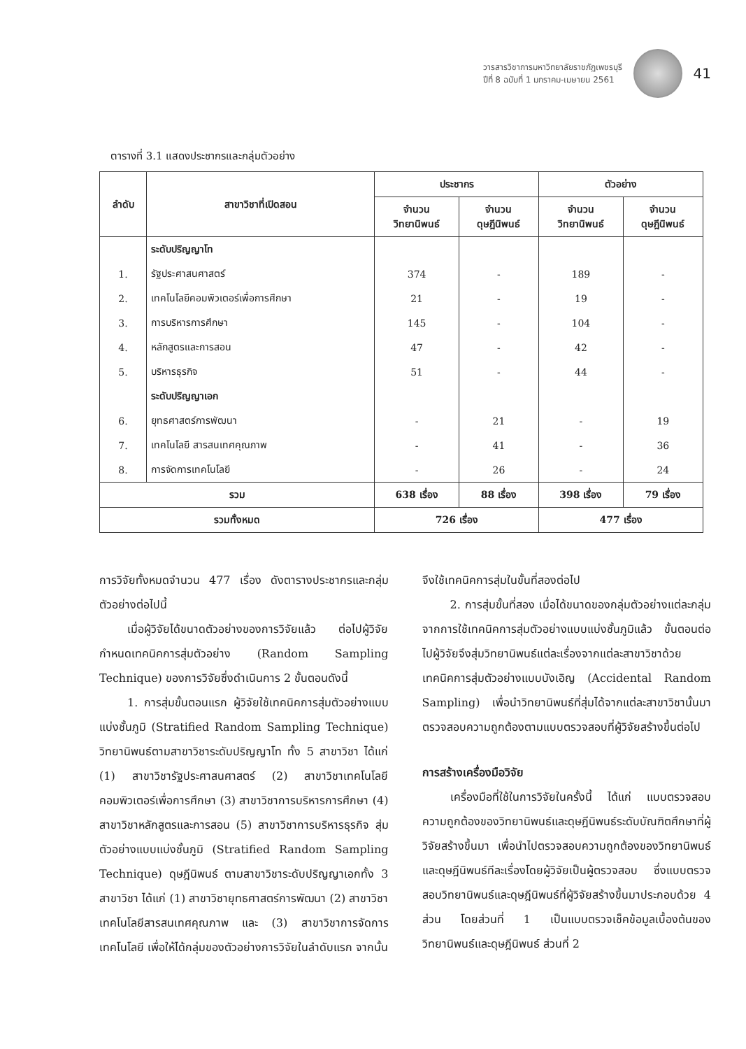วารสารวิชาการมหาวิทยาลัยราชภัฏเพชรบุรี
ปีที่ 8 ฉบับที่ 1 มกราคม-เมษายน 2561
41
ตารางที่ 3.1 แสดงประชากรและกลุ่มตัวอย่าง
| ลำดับ | สาขาวิชาที่เปิดสอน | ประชากร | | ตัวอย่าง | |
| --- | --- | --- | --- | --- | --- |
| | | จำนวน วิทยานิพนธ์ | จำนวน ดุษฎีนิพนธ์ | จำนวน วิทยานิพนธ์ | จำนวน ดุษฎีนิพนธ์ |
| | ระดับปริญญาโท | | | | |
| 1. | รัฐประศาสนศาสตร์ | 374 | - | 189 | - |
| 2. | เทคโนโลยีคอมพิวเตอร์เพื่อการศึกษา | 21 | - | 19 | - |
| 3. | การบริหารการศึกษา | 145 | - | 104 | - |
| 4. | หลักสูตรและการสอน | 47 | - | 42 | - |
| 5. | บริหารธุรกิจ | 51 | - | 44 | - |
| | ระดับปริญญาเอก | | | | |
| 6. | ยุทธศาสตร์การพัฒนา | - | 21 | - | 19 |
| 7. | เทคโนโลยี สารสนเทศคุณภาพ | - | 41 | - | 36 |
| 8. | การจัดการเทคโนโลยี | - | 26 | - | 24 |
| รวม | | 638 เรื่อง | 88 เรื่อง | 398 เรื่อง | 79 เรื่อง |
| รวมทั้งหมด | | 726 เรื่อง | | 477 เรื่อง | |
การวิจัยทั้งหมดจำนวน 477 เรื่อง ดังตารางประชากรและกลุ่มตัวอย่างต่อไปนี้
เมื่อผู้วิจัยได้ขนาดตัวอย่างของการวิจัยแล้ว ต่อไปผู้วิจัยกำหนดเทคนิคการสุ่มตัวอย่าง (Random Sampling Technique) ของการวิจัยซึ่งดำเนินการ 2 ขั้นตอนดังนี้
1. การสุ่มขั้นตอนแรก ผู้วิจัยใช้เทคนิคการสุ่มตัวอย่างแบบแบ่งชั้นภูมิ (Stratified Random Sampling Technique) วิทยานิพนธ์ตามสาขาวิชาระดับปริญญาโท ทั้ง 5 สาขาวิชา ได้แก่ (1) สาขาวิชารัฐประศาสนศาสตร์ (2) สาขาวิชาเทคโนโลยีคอมพิวเตอร์เพื่อการศึกษา (3) สาขาวิชาการบริหารการศึกษา (4) สาขาวิชาหลักสูตรและการสอน (5) สาขาวิชาการบริหารธุรกิจ สุ่มตัวอย่างแบบแบ่งชั้นภูมิ (Stratified Random Sampling Technique) ดุษฎีนิพนธ์ ตามสาขาวิชาระดับปริญญาเอกทั้ง 3 สาขาวิชา ได้แก่ (1) สาขาวิชายุทธศาสตร์การพัฒนา (2) สาขาวิชาเทคโนโลยีสารสนเทศคุณภาพ และ (3) สาขาวิชาการจัดการเทคโนโลยี เพื่อให้ได้กลุ่มของตัวอย่างการวิจัยในลำดับแรก จากนั้น
จึงใช้เทคนิคการสุ่มในขั้นที่สองต่อไป
2. การสุ่มขั้นที่สอง เมื่อได้ขนาดของกลุ่มตัวอย่างแต่ละกลุ่มจากการใช้เทคนิคการสุ่มตัวอย่างแบบแบ่งชั้นภูมิแล้ว ขั้นตอนต่อไปผู้วิจัยจึงสุ่มวิทยานิพนธ์แต่ละเรื่องจากแต่ละสาขาวิชาด้วยเทคนิคการสุ่มตัวอย่างแบบบังเอิญ (Accidental Random Sampling) เพื่อนำวิทยานิพนธ์ที่สุ่มได้จากแต่ละสาขาวิชานั้นมาตรวจสอบความถูกต้องตามแบบตรวจสอบที่ผู้วิจัยสร้างขึ้นต่อไป
การสร้างเครื่องมือวิจัย
เครื่องมือที่ใช้ในการวิจัยในครั้งนี้ ได้แก่ แบบตรวจสอบความถูกต้องของวิทยานิพนธ์และดุษฎีนิพนธ์ระดับบัณฑิตศึกษาที่ผู้วิจัยสร้างขึ้นมา เพื่อนำไปตรวจสอบความถูกต้องของวิทยานิพนธ์และดุษฎีนิพนธ์ทีละเรื่องโดยผู้วิจัยเป็นผู้ตรวจสอบ ซึ่งแบบตรวจสอบวิทยานิพนธ์และดุษฎีนิพนธ์ที่ผู้วิจัยสร้างขึ้นมาประกอบด้วย 4 ส่วน โดยส่วนที่ 1 เป็นแบบตรวจเช็คข้อมูลเบื้องต้นของวิทยานิพนธ์และดุษฎีนิพนธ์ ส่วนที่ 2